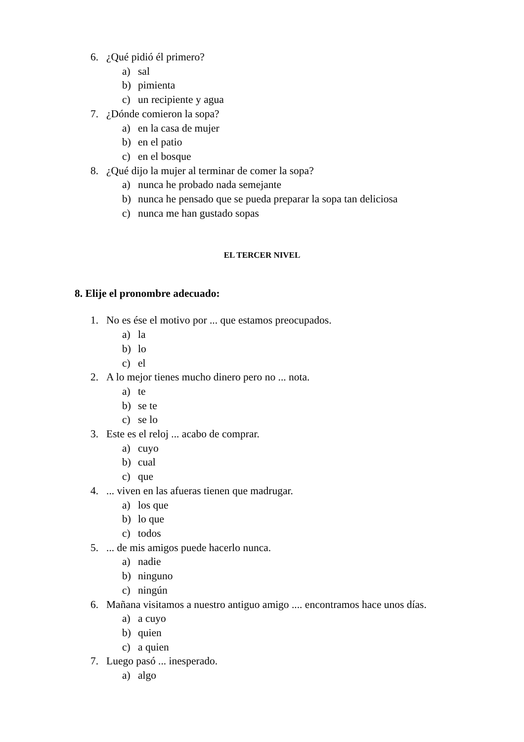6. ¿Qué pidió él primero?
a) sal
b) pimienta
c) un recipiente y agua
7. ¿Dónde comieron la sopa?
a) en la casa de mujer
b) en el patio
c) en el bosque
8. ¿Qué dijo la mujer al terminar de comer la sopa?
a) nunca he probado nada semejante
b) nunca he pensado que se pueda preparar la sopa tan deliciosa
c) nunca me han gustado sopas
EL TERCER NIVEL
8. Elije el pronombre adecuado:
1. No es ése el motivo por ... que estamos preocupados.
a) la
b) lo
c) el
2. A lo mejor tienes mucho dinero pero no ... nota.
a) te
b) se te
c) se lo
3. Este es el reloj ... acabo de comprar.
a) cuyo
b) cual
c) que
4.... viven en las afueras tienen que madrugar.
a) los que
b) lo que
c) todos
5.... de mis amigos puede hacerlo nunca.
a) nadie
b) ninguno
c) ningún
6. Mañana visitamos a nuestro antiguo amigo .... encontramos hace unos días.
a) a cuyo
b) quien
c) a quien
7. Luego pasó ... inesperado.
a) algo